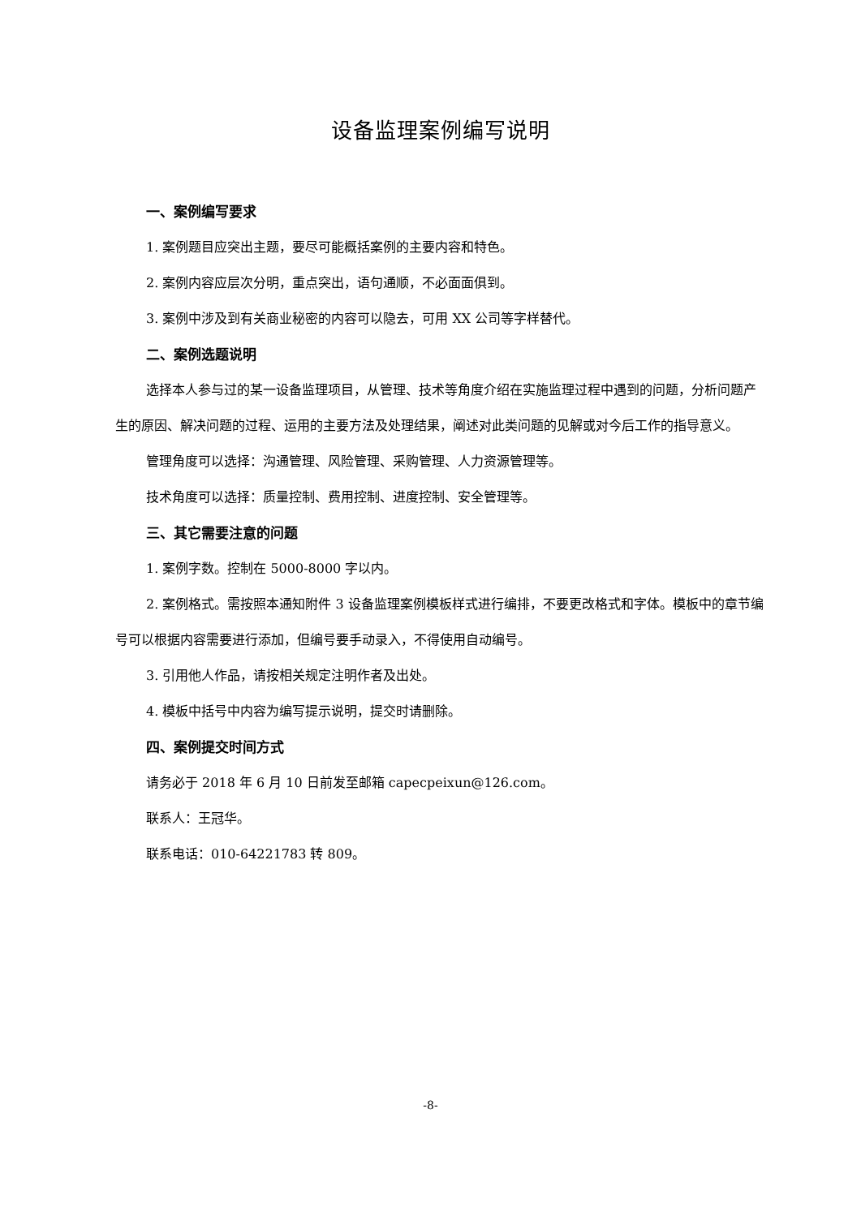设备监理案例编写说明
一、案例编写要求
1. 案例题目应突出主题，要尽可能概括案例的主要内容和特色。
2. 案例内容应层次分明，重点突出，语句通顺，不必面面俱到。
3. 案例中涉及到有关商业秘密的内容可以隐去，可用 XX 公司等字样替代。
二、案例选题说明
选择本人参与过的某一设备监理项目，从管理、技术等角度介绍在实施监理过程中遇到的问题，分析问题产生的原因、解决问题的过程、运用的主要方法及处理结果，阐述对此类问题的见解或对今后工作的指导意义。
管理角度可以选择：沟通管理、风险管理、采购管理、人力资源管理等。
技术角度可以选择：质量控制、费用控制、进度控制、安全管理等。
三、其它需要注意的问题
1. 案例字数。控制在 5000-8000 字以内。
2. 案例格式。需按照本通知附件 3 设备监理案例模板样式进行编排，不要更改格式和字体。模板中的章节编号可以根据内容需要进行添加，但编号要手动录入，不得使用自动编号。
3. 引用他人作品，请按相关规定注明作者及出处。
4. 模板中括号中内容为编写提示说明，提交时请删除。
四、案例提交时间方式
请务必于 2018 年 6 月 10 日前发至邮箱 capecpeixun@126.com。
联系人：王冠华。
联系电话：010-64221783 转 809。
-8-